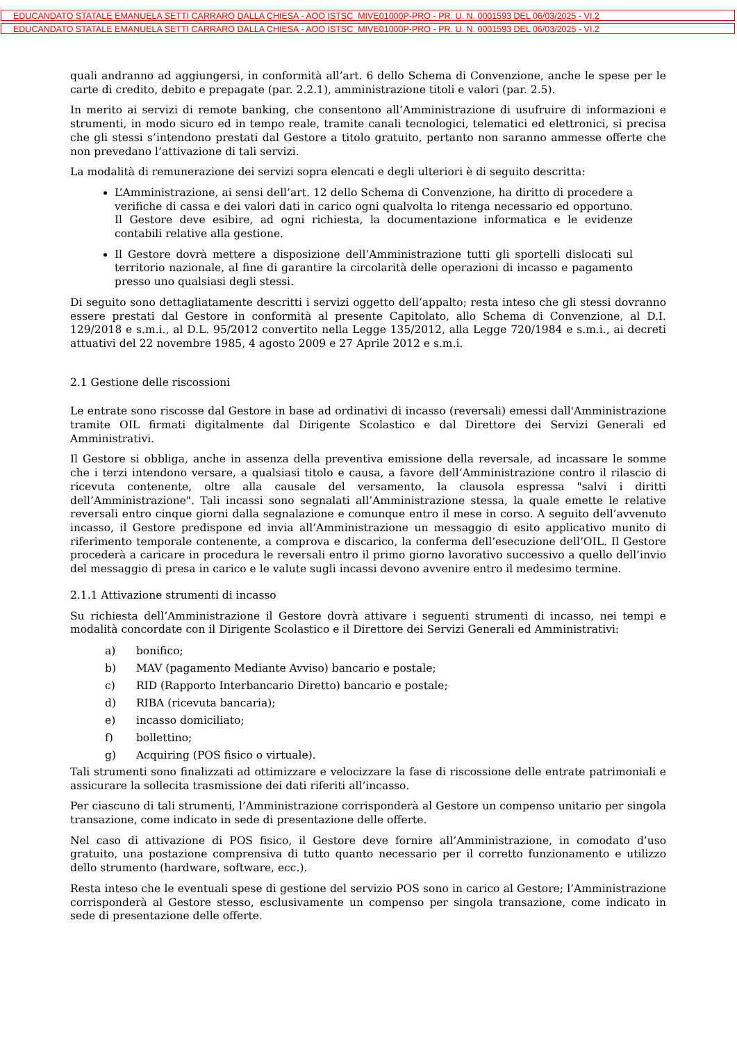EDUCANDATO STATALE EMANUELA SETTI CARRARO DALLA CHIESA - AOO ISTSC_MIVE01000P-PRO - PR. U. N. 0001593 DEL 06/03/2025 - VI.2
EDUCANDATO STATALE EMANUELA SETTI CARRARO DALLA CHIESA - AOO ISTSC_MIVE01000P-PRO - PR. U. N. 0001593 DEL 06/03/2025 - VI.2
quali andranno ad aggiungersi, in conformità all’art. 6 dello Schema di Convenzione, anche le spese per le carte di credito, debito e prepagate (par. 2.2.1), amministrazione titoli e valori (par. 2.5).
In merito ai servizi di remote banking, che consentono all’Amministrazione di usufruire di informazioni e strumenti, in modo sicuro ed in tempo reale, tramite canali tecnologici, telematici ed elettronici, si precisa che gli stessi s’intendono prestati dal Gestore a titolo gratuito, pertanto non saranno ammesse offerte che non prevedano l’attivazione di tali servizi.
La modalità di remunerazione dei servizi sopra elencati e degli ulteriori è di seguito descritta:
L’Amministrazione, ai sensi dell’art. 12 dello Schema di Convenzione, ha diritto di procedere a verifiche di cassa e dei valori dati in carico ogni qualvolta lo ritenga necessario ed opportuno. Il Gestore deve esibire, ad ogni richiesta, la documentazione informatica e le evidenze contabili relative alla gestione.
Il Gestore dovrà mettere a disposizione dell’Amministrazione tutti gli sportelli dislocati sul territorio nazionale, al fine di garantire la circolarità delle operazioni di incasso e pagamento presso uno qualsiasi degli stessi.
Di seguito sono dettagliatamente descritti i servizi oggetto dell’appalto; resta inteso che gli stessi dovranno essere prestati dal Gestore in conformità al presente Capitolato, allo Schema di Convenzione, al D.I. 129/2018 e s.m.i., al D.L. 95/2012 convertito nella Legge 135/2012, alla Legge 720/1984 e s.m.i., ai decreti attuativi del 22 novembre 1985, 4 agosto 2009 e 27 Aprile 2012 e s.m.i.
2.1 Gestione delle riscossioni
Le entrate sono riscosse dal Gestore in base ad ordinativi di incasso (reversali) emessi dall'Amministrazione tramite OIL firmati digitalmente dal Dirigente Scolastico e dal Direttore dei Servizi Generali ed Amministrativi.
Il Gestore si obbliga, anche in assenza della preventiva emissione della reversale, ad incassare le somme che i terzi intendono versare, a qualsiasi titolo e causa, a favore dell’Amministrazione contro il rilascio di ricevuta contenente, oltre alla causale del versamento, la clausola espressa "salvi i diritti dell’Amministrazione". Tali incassi sono segnalati all’Amministrazione stessa, la quale emette le relative reversali entro cinque giorni dalla segnalazione e comunque entro il mese in corso. A seguito dell’avvenuto incasso, il Gestore predispone ed invia all’Amministrazione un messaggio di esito applicativo munito di riferimento temporale contenente, a comprova e discarico, la conferma dell’esecuzione dell’OIL. Il Gestore procederà a caricare in procedura le reversali entro il primo giorno lavorativo successivo a quello dell’invio del messaggio di presa in carico e le valute sugli incassi devono avvenire entro il medesimo termine.
2.1.1 Attivazione strumenti di incasso
Su richiesta dell’Amministrazione il Gestore dovrà attivare i seguenti strumenti di incasso, nei tempi e modalità concordate con il Dirigente Scolastico e il Direttore dei Servizi Generali ed Amministrativi:
a) bonifico;
b) MAV (pagamento Mediante Avviso) bancario e postale;
c) RID (Rapporto Interbancario Diretto) bancario e postale;
d) RIBA (ricevuta bancaria);
e) incasso domiciliato;
f) bollettino;
g) Acquiring (POS fisico o virtuale).
Tali strumenti sono finalizzati ad ottimizzare e velocizzare la fase di riscossione delle entrate patrimoniali e assicurare la sollecita trasmissione dei dati riferiti all’incasso.
Per ciascuno di tali strumenti, l’Amministrazione corrisponderà al Gestore un compenso unitario per singola transazione, come indicato in sede di presentazione delle offerte.
Nel caso di attivazione di POS fisico, il Gestore deve fornire all’Amministrazione, in comodato d’uso gratuito, una postazione comprensiva di tutto quanto necessario per il corretto funzionamento e utilizzo dello strumento (hardware, software, ecc.).
Resta inteso che le eventuali spese di gestione del servizio POS sono in carico al Gestore; l’Amministrazione corrisponderà al Gestore stesso, esclusivamente un compenso per singola transazione, come indicato in sede di presentazione delle offerte.